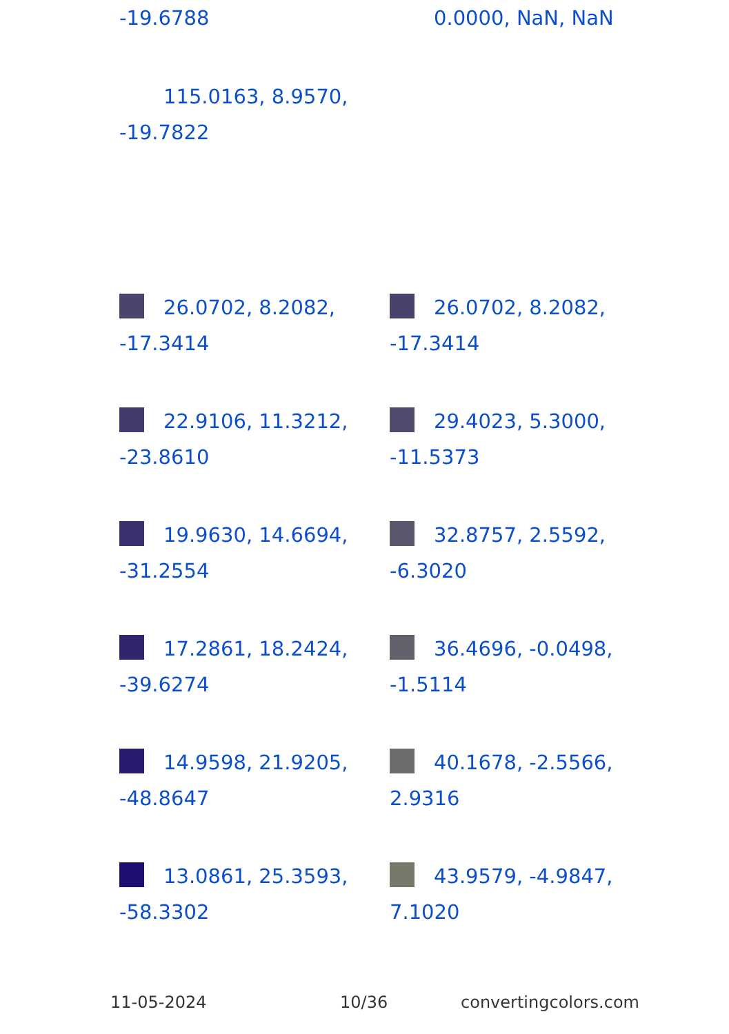-19.6788 0.0000, NaN, NaN
115.0163, 8.9570, -19.7822
26.0702, 8.2082, -17.3414
26.0702, 8.2082, -17.3414
22.9106, 11.3212, -23.8610
29.4023, 5.3000, -11.5373
19.9630, 14.6694, -31.2554
32.8757, 2.5592, -6.3020
17.2861, 18.2424, -39.6274
36.4696, -0.0498, -1.5114
14.9598, 21.9205, -48.8647
40.1678, -2.5566, 2.9316
13.0861, 25.3593, -58.3302
43.9579, -4.9847, 7.1020
11-05-2024 10/36 convertingcolors.com